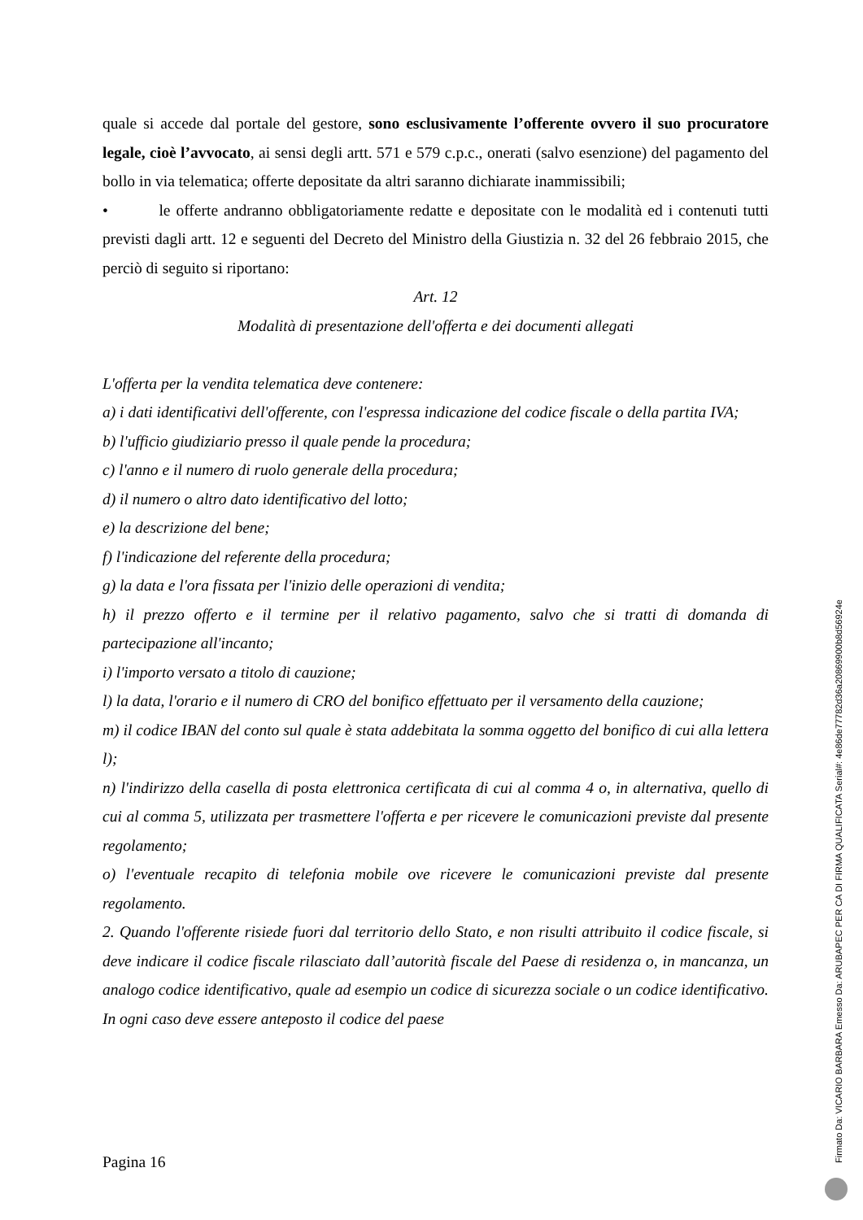quale si accede dal portale del gestore, sono esclusivamente l’offerente ovvero il suo procuratore legale, cioè l’avvocato, ai sensi degli artt. 571 e 579 c.p.c., onerati (salvo esenzione) del pagamento del bollo in via telematica; offerte depositate da altri saranno dichiarate inammissibili;
• le offerte andranno obbligatoriamente redatte e depositate con le modalità ed i contenuti tutti previsti dagli artt. 12 e seguenti del Decreto del Ministro della Giustizia n. 32 del 26 febbraio 2015, che perciò di seguito si riportano:
Art. 12
Modalità di presentazione dell'offerta e dei documenti allegati
L'offerta per la vendita telematica deve contenere:
a) i dati identificativi dell'offerente, con l'espressa indicazione del codice fiscale o della partita IVA;
b) l'ufficio giudiziario presso il quale pende la procedura;
c) l'anno e il numero di ruolo generale della procedura;
d) il numero o altro dato identificativo del lotto;
e) la descrizione del bene;
f) l'indicazione del referente della procedura;
g) la data e l'ora fissata per l'inizio delle operazioni di vendita;
h) il prezzo offerto e il termine per il relativo pagamento, salvo che si tratti di domanda di partecipazione all'incanto;
i) l'importo versato a titolo di cauzione;
l) la data, l'orario e il numero di CRO del bonifico effettuato per il versamento della cauzione;
m) il codice IBAN del conto sul quale è stata addebitata la somma oggetto del bonifico di cui alla lettera l);
n) l'indirizzo della casella di posta elettronica certificata di cui al comma 4 o, in alternativa, quello di cui al comma 5, utilizzata per trasmettere l'offerta e per ricevere le comunicazioni previste dal presente regolamento;
o) l'eventuale recapito di telefonia mobile ove ricevere le comunicazioni previste dal presente regolamento.
2. Quando l'offerente risiede fuori dal territorio dello Stato, e non risulti attribuito il codice fiscale, si deve indicare il codice fiscale rilasciato dall’autorità fiscale del Paese di residenza o, in mancanza, un analogo codice identificativo, quale ad esempio un codice di sicurezza sociale o un codice identificativo. In ogni caso deve essere anteposto il codice del paese
Pagina 16
Firmato Da: VICARIO BARBARA Emesso Da: ARUBAPEC PER CA DI FIRMA QUALIFICATA Serial#: 4e86de77782d36a20869900b8d56924e